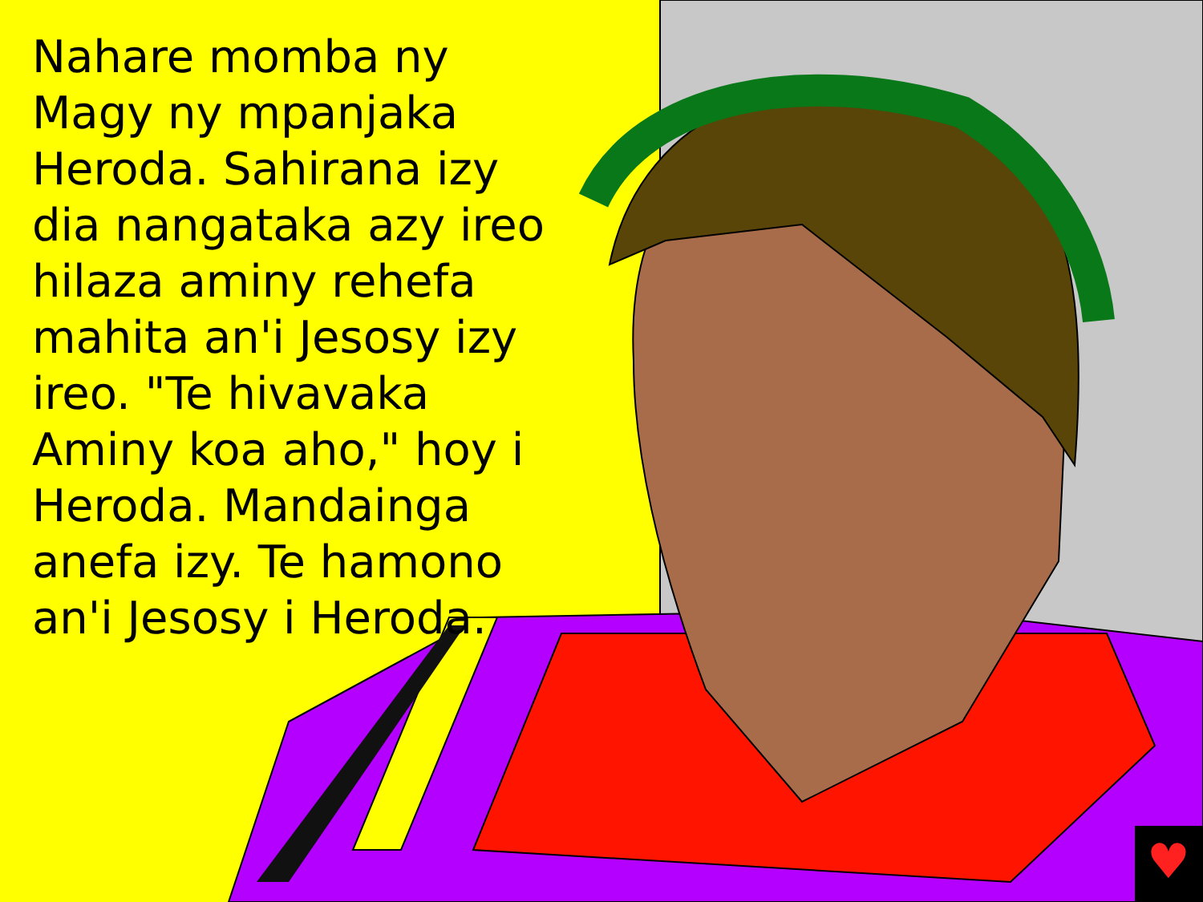♥
Nahare momba ny Magy ny mpanjaka Heroda. Sahirana izy dia nangataka azy ireo hilaza aminy rehefa mahita an'i Jesosy izy ireo. "Te hivavaka Aminy koa aho," hoy i Heroda. Mandainga anefa izy. Te hamono an'i Jesosy i Heroda.